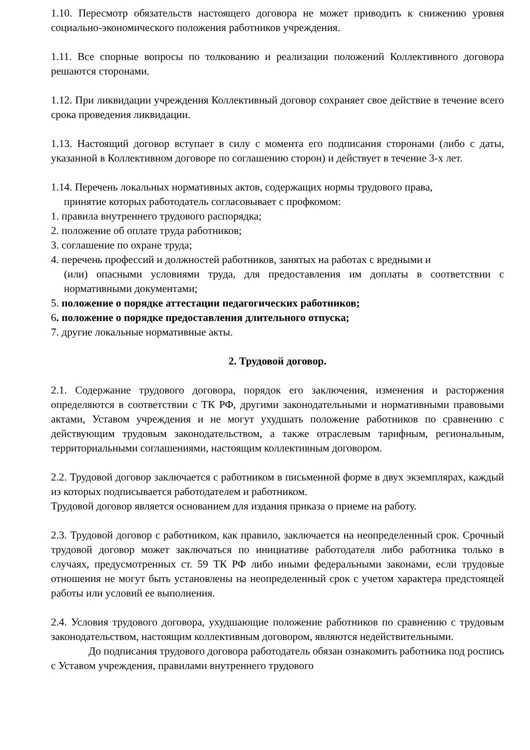1.10. Пересмотр обязательств настоящего договора не может приводить к снижению уровня социально-экономического положения работников учреждения.
1.11. Все спорные вопросы по толкованию и реализации положений Коллективного договора решаются сторонами.
1.12. При ликвидации учреждения Коллективный договор сохраняет свое действие в течение всего срока проведения ликвидации.
1.13. Настоящий договор вступает в силу с момента его подписания сторонами (либо с даты, указанной в Коллективном договоре по соглашению сторон) и действует в течение 3-х лет.
1.14. Перечень локальных нормативных актов, содержащих нормы трудового права,
принятие которых работодатель согласовывает с профкомом:
1. правила внутреннего трудового распорядка;
2. положение об оплате труда работников;
3. соглашение по охране труда;
4. перечень профессий и должностей работников, занятых на работах с вредными и
(или) опасными условиями труда, для предоставления им доплаты в соответствии с нормативными документами;
5. положение о порядке аттестации педагогических работников;
6. положение о порядке предоставления длительного отпуска;
7. другие локальные нормативные акты.
2. Трудовой договор.
2.1. Содержание трудового договора, порядок его заключения, изменения и расторжения определяются в соответствии с ТК РФ, другими законодательными и нормативными правовыми актами, Уставом учреждения и не могут ухудшать положение работников по сравнению с действующим трудовым законодательством, а также отраслевым тарифным, региональным, территориальными соглашениями, настоящим коллективным договором.
2.2. Трудовой договор заключается с работником в письменной форме в двух экземплярах, каждый из которых подписывается работодателем и работником.
Трудовой договор является основанием для издания приказа о приеме на работу.
2.3. Трудовой договор с работником, как правило, заключается на неопределенный срок. Срочный трудовой договор может заключаться по инициативе работодателя либо работника только в случаях, предусмотренных ст. 59 ТК РФ либо иными федеральными законами, если трудовые отношения не могут быть установлены на неопределенный срок с учетом характера предстоящей работы или условий ее выполнения.
2.4. Условия трудового договора, ухудшающие положение работников по сравнению с трудовым законодательством, настоящим коллективным договором, являются недействительными.
До подписания трудового договора работодатель обязан ознакомить работника под роспись с Уставом учреждения, правилами внутреннего трудового